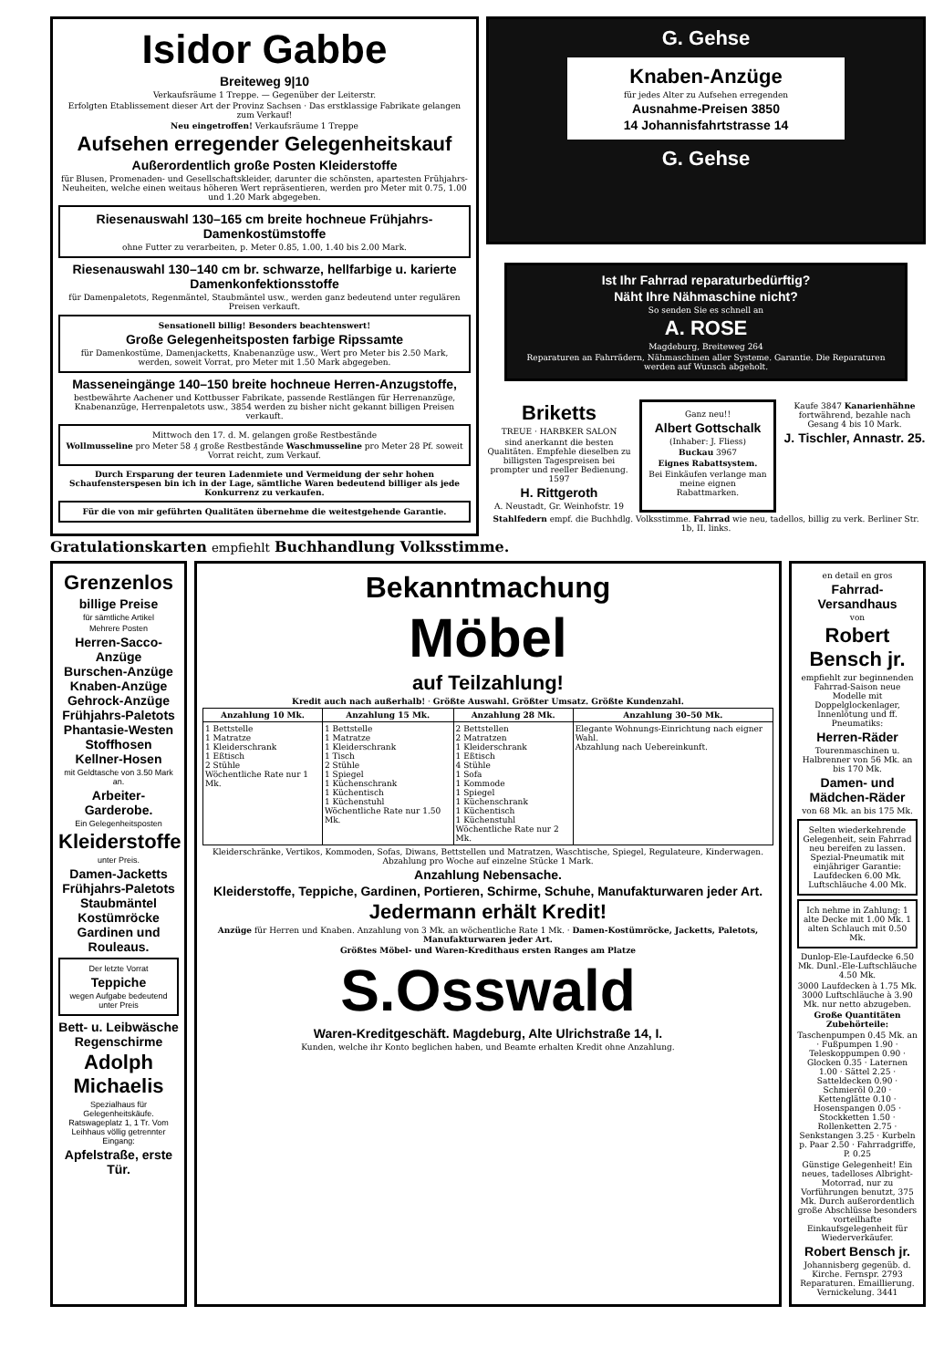Isidor Gabbe
Breiteweg 9|10
Verkaufsräume 1 Treppe. — Gegenüber der Leiterstr.
Erfolgten Etablissement dieser Art der Provinz Sachsen · Das erstklassige Fabrikate gelangen zum Verkauf!
Neu eingetroffen! Verkaufsräume 1 Treppe
Aufsehen erregender Gelegenheitskauf
Außerordentlich große Posten Kleiderstoffe
für Blusen, Promenaden- und Gesellschaftskleider, darunter die schönsten, apartesten Frühjahrs-Neuheiten, welche einen weitaus höheren Wert repräsentieren, werden pro Meter mit 0.75, 1.00 und 1.20 Mark abgegeben.
Riesenauswahl 130–165 cm breite hochneue Frühjahrs-Damenkostümstoffe
ohne Futter zu verarbeiten, p. Meter 0.85, 1.00, 1.40 bis 2.00 Mark.
Riesenauswahl 130–140 cm br. schwarze, hellfarbige u. karierte Damenkonfektionsstoffe
für Damenpaletots, Regenmäntel, Staubmäntel usw., werden ganz bedeutend unter regulären Preisen verkauft.
Sensationell billig! Besonders beachtenswert!
Große Gelegenheitsposten farbige Ripssamte
für Damenkostüme, Damenjacketts, Knabenanzüge usw., Wert pro Meter bis 2.50 Mark, werden, soweit Vorrat, pro Meter mit 1.50 Mark abgegeben.
Masseneingänge 140–150 breite hochneue Herren-Anzugstoffe,
bestbewährte Aachener und Kottbusser Fabrikate, passende Restlängen für Herrenanzüge, Knabenanzüge, Herrenpaletots usw., 3854 werden zu bisher nicht gekannt billigen Preisen verkauft.
Mittwoch den 17. d. M. gelangen große Restbestände
Wollmusseline pro Meter 58 ₰ große Restbestände Waschmusseline pro Meter 28 Pf. soweit Vorrat reicht, zum Verkauf.
Durch Ersparung der teuren Ladenmiete und Vermeidung der sehr hohen Schaufensterspesen bin ich in der Lage, sämtliche Waren bedeutend billiger als jede Konkurrenz zu verkaufen.
Für die von mir geführten Qualitäten übernehme die weitestgehende Garantie.
G. Gehse
Knaben-Anzüge
für jedes Alter zu Aufsehen erregenden
Ausnahme-Preisen 3850
14 Johannisfahrtstrasse 14
G. Gehse
Ist Ihr Fahrrad reparaturbedürftig?
Näht Ihre Nähmaschine nicht?
So senden Sie es schnell an
A. ROSE
Magdeburg, Breiteweg 264
Reparaturen an Fahrrädern, Nähmaschinen aller Systeme. Garantie. Die Reparaturen werden auf Wunsch abgeholt.
Briketts
TREUE · HARBKER SALON
sind anerkannt die besten Qualitäten. Empfehle dieselben zu billigsten Tagespreisen bei prompter und reeller Bedienung. 1597
H. Rittgeroth
A. Neustadt, Gr. Weinhofstr. 19
Ganz neu!!
Albert Gottschalk
(Inhaber: J. Fliess)
Buckau 3967
Eignes Rabattsystem.
Bei Einkäufen verlange man meine eignen Rabattmarken.
Kaufe 3847 Kanarienhähne fortwährend, bezahle nach Gesang 4 bis 10 Mark.
J. Tischler, Annastr. 25.
Stahlfedern empf. die Buchhdlg. Volksstimme. Fahrrad wie neu, tadellos, billig zu verk. Berliner Str. 1b, II. links.
Gratulationskarten empfiehlt Buchhandlung Volksstimme.
Grenzenlos
billige Preise
für sämtliche Artikel
Mehrere Posten
Herren-Sacco-Anzüge
Burschen-Anzüge
Knaben-Anzüge
Gehrock-Anzüge
Frühjahrs-Paletots
Phantasie-Westen
Stoffhosen
Kellner-Hosen
mit Geldtasche von 3.50 Mark an.
Arbeiter-Garderobe.
Ein Gelegenheitsposten
Kleiderstoffe
unter Preis.
Damen-Jacketts
Frühjahrs-Paletots
Staubmäntel
Kostümröcke
Gardinen und Rouleaus.
Der letzte Vorrat
Teppiche
wegen Aufgabe bedeutend unter Preis
Bett- u. Leibwäsche
Regenschirme
Adolph Michaelis
Spezialhaus für Gelegenheitskäufe. Ratswageplatz 1, 1 Tr. Vom Leihhaus völlig getrennter Eingang:
Apfelstraße, erste Tür.
Bekanntmachung
Möbel
auf Teilzahlung!
Kredit auch nach außerhalb! · Größte Auswahl. Größter Umsatz. Größte Kundenzahl.
| Anzahlung 10 Mk. | Anzahlung 15 Mk. | Anzahlung 28 Mk. | Anzahlung 30–50 Mk. |
| --- | --- | --- | --- |
| 1 Bettstelle 1 Matratze 1 Kleiderschrank 1 Eßtisch 2 Stühle Wöchentliche Rate nur 1 Mk. | 1 Bettstelle 1 Matratze 1 Kleiderschrank 1 Tisch 2 Stühle 1 Spiegel 1 Küchenschrank 1 Küchentisch 1 Küchenstuhl Wöchentliche Rate nur 1.50 Mk. | 2 Bettstellen 2 Matratzen 1 Kleiderschrank 1 Eßtisch 4 Stühle 1 Sofa 1 Kommode 1 Spiegel 1 Küchenschrank 1 Küchentisch 1 Küchenstuhl Wöchentliche Rate nur 2 Mk. | Elegante Wohnungs-Einrichtung nach eigner Wahl. Abzahlung nach Uebereinkunft. |
Kleiderschränke, Vertikos, Kommoden, Sofas, Diwans, Bettstellen und Matratzen, Waschtische, Spiegel, Regulateure, Kinderwagen. Abzahlung pro Woche auf einzelne Stücke 1 Mark.
Anzahlung Nebensache.
Kleiderstoffe, Teppiche, Gardinen, Portieren, Schirme, Schuhe, Manufakturwaren jeder Art.
Jedermann erhält Kredit!
Anzüge für Herren und Knaben. Anzahlung von 3 Mk. an wöchentliche Rate 1 Mk. · Damen-Kostümröcke, Jacketts, Paletots, Manufakturwaren jeder Art.
Größtes Möbel- und Waren-Kredithaus ersten Ranges am Platze
S.Osswald
Waren-Kreditgeschäft. Magdeburg, Alte Ulrichstraße 14, I.
Kunden, welche ihr Konto beglichen haben, und Beamte erhalten Kredit ohne Anzahlung.
en detail en gros
Fahrrad-Versandhaus
von
Robert Bensch jr.
empfiehlt zur beginnenden Fahrrad-Saison neue Modelle mit Doppelglockenlager, Innenlötung und ff. Pneumatiks:
Herren-Räder
Tourenmaschinen u. Halbrenner von 56 Mk. an bis 170 Mk.
Damen- und Mädchen-Räder
von 68 Mk. an bis 175 Mk.
Selten wiederkehrende Gelegenheit, sein Fahrrad neu bereifen zu lassen. Spezial-Pneumatik mit einjähriger Garantie: Laufdecken 6.00 Mk. Luftschläuche 4.00 Mk.
Ich nehme in Zahlung: 1 alte Decke mit 1.00 Mk. 1 alten Schlauch mit 0.50 Mk.
Dunlop-Ele-Laufdecke 6.50 Mk. Dunl.-Ele-Luftschläuche 4.50 Mk.
3000 Laufdecken à 1.75 Mk. 3000 Luftschläuche à 3.90 Mk. nur netto abzugeben.
Große Quantitäten Zubehörteile:
Taschenpumpen 0.45 Mk. an · Fußpumpen 1.90 · Teleskoppumpen 0.90 · Glocken 0.35 · Laternen 1.00 · Sättel 2.25 · Satteldecken 0.90 · Schmieröl 0.20 · Kettenglätte 0.10 · Hosenspangen 0.05 · Stockketten 1.50 · Rollenketten 2.75 · Senkstangen 3.25 · Kurbeln p. Paar 2.50 · Fahrradgriffe, P. 0.25
Günstige Gelegenheit! Ein neues, tadelloses Albright-Motorrad, nur zu Vorführungen benutzt, 375 Mk. Durch außerordentlich große Abschlüsse besonders vorteilhafte Einkaufsgelegenheit für Wiederverkäufer.
Robert Bensch jr.
Johannisberg gegenüb. d. Kirche. Fernspr. 2793 Reparaturen. Emaillierung. Vernickelung. 3441